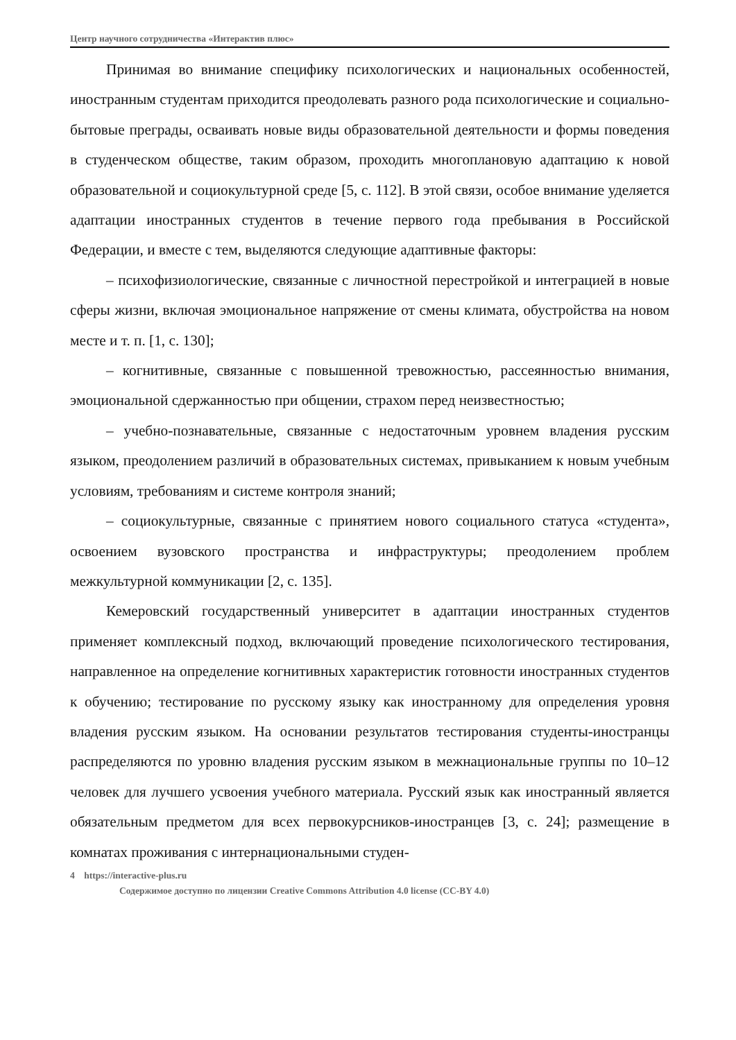Центр научного сотрудничества «Интерактив плюс»
Принимая во внимание специфику психологических и национальных особенностей, иностранным студентам приходится преодолевать разного рода психологические и социально-бытовые преграды, осваивать новые виды образовательной деятельности и формы поведения в студенческом обществе, таким образом, проходить многоплановую адаптацию к новой образовательной и социокультурной среде [5, с. 112]. В этой связи, особое внимание уделяется адаптации иностранных студентов в течение первого года пребывания в Российской Федерации, и вместе с тем, выделяются следующие адаптивные факторы:
– психофизиологические, связанные с личностной перестройкой и интеграцией в новые сферы жизни, включая эмоциональное напряжение от смены климата, обустройства на новом месте и т. п. [1, с. 130];
– когнитивные, связанные с повышенной тревожностью, рассеянностью внимания, эмоциональной сдержанностью при общении, страхом перед неизвестностью;
– учебно-познавательные, связанные с недостаточным уровнем владения русским языком, преодолением различий в образовательных системах, привыканием к новым учебным условиям, требованиям и системе контроля знаний;
– социокультурные, связанные с принятием нового социального статуса «студента», освоением вузовского пространства и инфраструктуры; преодолением проблем межкультурной коммуникации [2, с. 135].
Кемеровский государственный университет в адаптации иностранных студентов применяет комплексный подход, включающий проведение психологического тестирования, направленное на определение когнитивных характеристик готовности иностранных студентов к обучению; тестирование по русскому языку как иностранному для определения уровня владения русским языком. На основании результатов тестирования студенты-иностранцы распределяются по уровню владения русским языком в межнациональные группы по 10–12 человек для лучшего усвоения учебного материала. Русский язык как иностранный является обязательным предметом для всех первокурсников-иностранцев [3, с. 24]; размещение в комнатах проживания с интернациональными студен-
4 https://interactive-plus.ru
Содержимое доступно по лицензии Creative Commons Attribution 4.0 license (CC-BY 4.0)